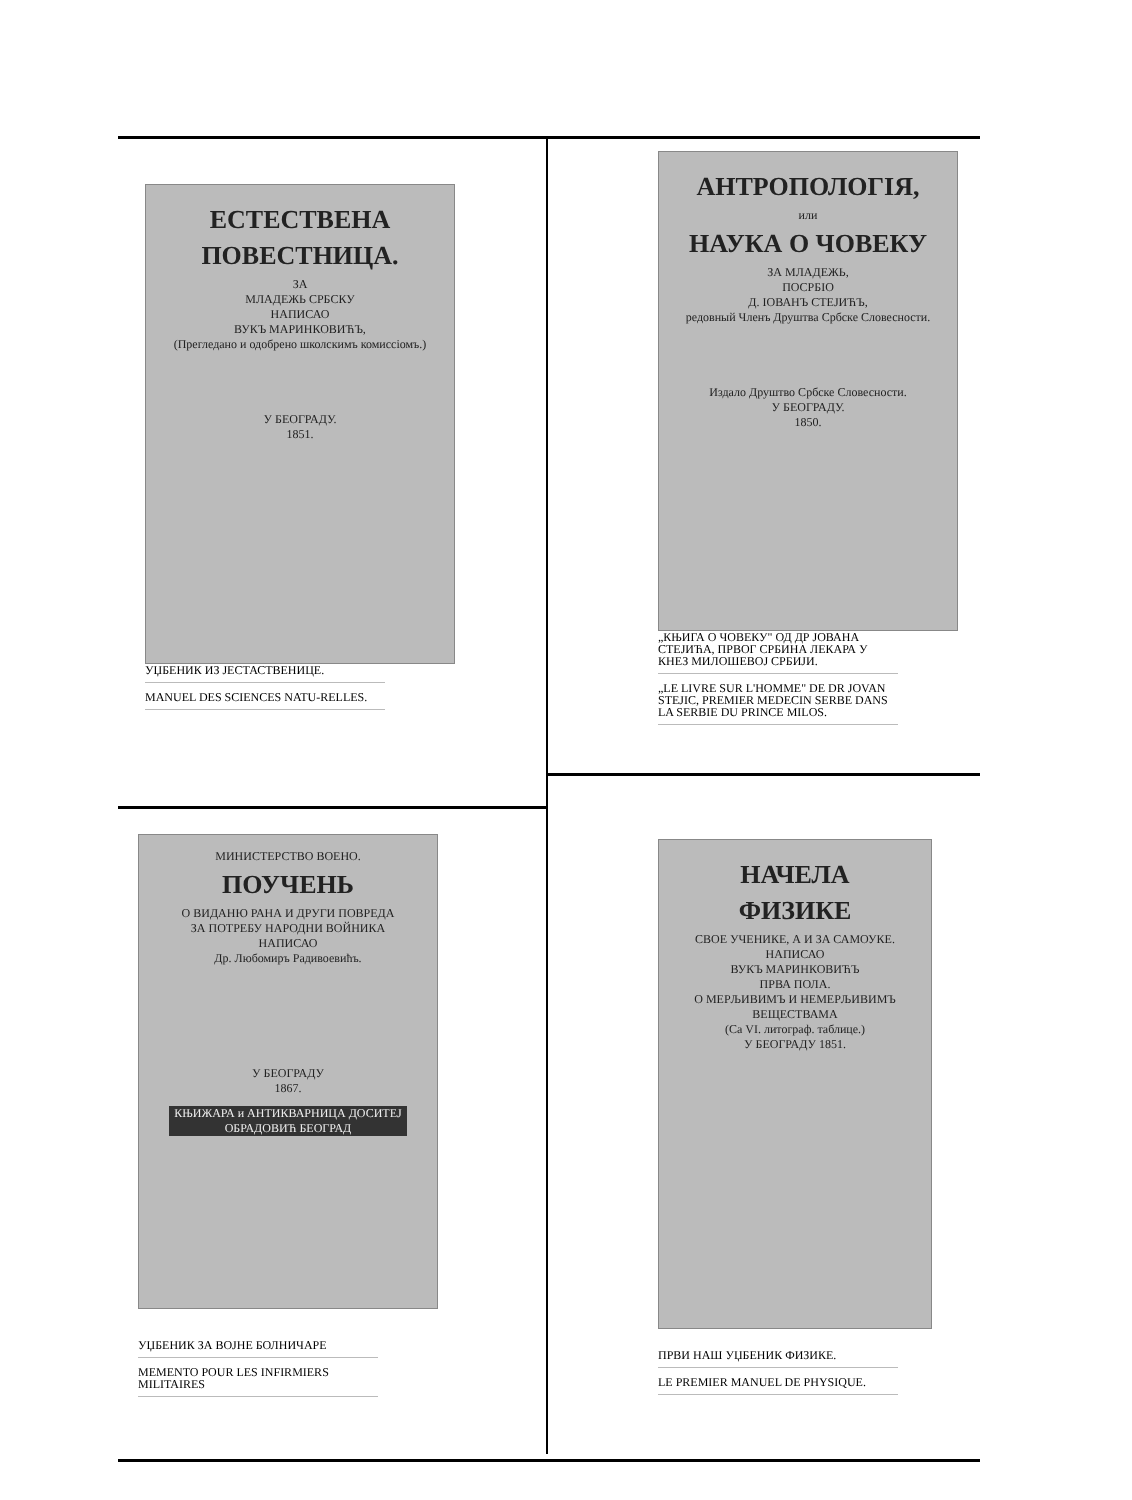ЕСТЕСТВЕНА
ПОВЕСТНИЦА.
ЗА
МЛАДЕЖЬ СРБСКУ
НАПИСАО
ВУКЪ МАРИНКОВИЋЪ,
(Прегледано и одобрено школскимъ комиссіомъ.)
У БЕОГРАДУ.
1851.
УЏБЕНИК ИЗ ЈЕСТАСТВЕНИЦЕ.
MANUEL DES SCIENCES NATU-RELLES.
АНТРОПОЛОГІЯ,
или
НАУКА О ЧОВЕКУ
ЗА МЛАДЕЖЬ,
ПОСРБІО
Д. ІОВАНЪ СТЕЈИЋЪ,
редовный Членъ Друштва Србске Словесности.
Издало Друштво Србске Словесности.
У БЕОГРАДУ.
1850.
„КЊИГА О ЧОВЕКУ" ОД ДР ЈОВАНА СТЕЈИЋА, ПРВОГ СРБИНА ЛЕКАРА У КНЕЗ МИЛОШЕВОЈ СРБИЈИ.
„LE LIVRE SUR L'HOMME" DE DR JOVAN STEJIC, PREMIER MEDECIN SERBE DANS LA SERBIE DU PRINCE MILOS.
МИНИСТЕРСТВО ВОЕНО.
ПОУЧЕНЬ
О ВИДАНЮ РАНА И ДРУГИ ПОВРЕДА
ЗА ПОТРЕБУ НАРОДНИ ВОЙНИКА
НАПИСАО
Др. Любомиръ Радивоевићъ.
У БЕОГРАДУ
1867.
КЊИЖАРА и АНТИКВАРНИЦА ДОСИТЕЈ ОБРАДОВИЋ БЕОГРАД
УЏБЕНИК ЗА ВОЈНЕ БОЛНИЧАРЕ
MEMENTO POUR LES INFIRMIERS MILITAIRES
НАЧЕЛА
ФИЗИКЕ
СВОЕ УЧЕНИКЕ, А И ЗА САМОУКЕ.
НАПИСАО
ВУКЪ МАРИНКОВИЋЪ
ПРВА ПОЛА.
О МЕРЉИВИМЪ И НЕМЕРЉИВИМЪ ВЕЩЕСТВАМА
(Са VI. литограф. таблице.)
У БЕОГРАДУ 1851.
ПРВИ НАШ УЏБЕНИК ФИЗИКЕ.
LE PREMIER MANUEL DE PHYSIQUE.